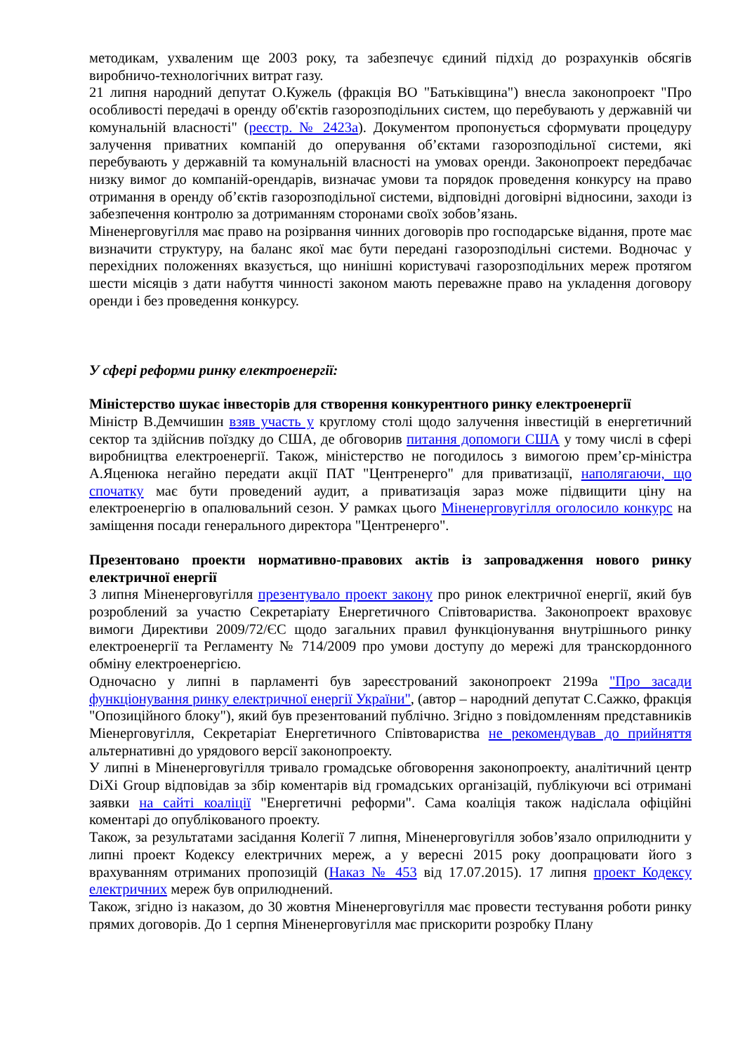методикам, ухваленим ще 2003 року, та забезпечує єдиний підхід до розрахунків обсягів виробничо-технологічних витрат газу.
21 липня народний депутат О.Кужель (фракція ВО "Батьківщина") внесла законопроект "Про особливості передачі в оренду об'єктів газорозподільних систем, що перебувають у державній чи комунальній власності" (реєстр. № 2423а). Документом пропонується сформувати процедуру залучення приватних компаній до оперування об’єктами газорозподільної системи, які перебувають у державній та комунальній власності на умовах оренди. Законопроект передбачає низку вимог до компаній-орендарів, визначає умови та порядок проведення конкурсу на право отримання в оренду об’єктів газорозподільної системи, відповідні договірні відносини, заходи із забезпечення контролю за дотриманням сторонами своїх зобов’язань.
Міненерговугілля має право на розірвання чинних договорів про господарське відання, проте має визначити структуру, на баланс якої має бути передані газорозподільні системи. Водночас у перехідних положеннях вказується, що нинішні користувачі газорозподільних мереж протягом шести місяців з дати набуття чинності законом мають переважне право на укладення договору оренди і без проведення конкурсу.
У сфері реформи ринку електроенергії:
Міністерство шукає інвесторів для створення конкурентного ринку електроенергії
Міністр В.Демчишин взяв участь у круглому столі щодо залучення інвестицій в енергетичний сектор та здійснив поїздку до США, де обговорив питання допомоги США у тому числі в сфері виробництва електроенергії. Також, міністерство не погодилось з вимогою прем’єр-міністра А.Яценюка негайно передати акції ПАТ "Центренерго" для приватизації, наполягаючи, що спочатку має бути проведений аудит, а приватизація зараз може підвищити ціну на електроенергію в опалювальний сезон. У рамках цього Міненерговугілля оголосило конкурс на заміщення посади генерального директора "Центренерго".
Презентовано проекти нормативно-правових актів із запровадження нового ринку електричної енергії
3 липня Міненерговугілля презентувало проект закону про ринок електричної енергії, який був розроблений за участю Секретаріату Енергетичного Співтовариства. Законопроект враховує вимоги Директиви 2009/72/ЄС щодо загальних правил функціонування внутрішнього ринку електроенергії та Регламенту № 714/2009 про умови доступу до мережі для транскордонного обміну електроенергією.
Одночасно у липні в парламенті був зареєстрований законопроект 2199а "Про засади функціонування ринку електричної енергії України", (автор – народний депутат С.Сажко, фракція "Опозиційного блоку"), який був презентований публічно. Згідно з повідомленням представників Міенерговугілля, Секретаріат Енергетичного Співтовариства не рекомендував до прийняття альтернативні до урядового версії законопроекту.
У липні в Міненерговугілля тривало громадське обговорення законопроекту, аналітичний центр DiXi Group відповідав за збір коментарів від громадських організацій, публікуючи всі отримані заявки на сайті коаліції "Енергетичні реформи". Сама коаліція також надіслала офіційні коментарі до опублікованого проекту.
Також, за результатами засідання Колегії 7 липня, Міненерговугілля зобов’язало оприлюднити у липні проект Кодексу електричних мереж, а у вересні 2015 року доопрацювати його з врахуванням отриманих пропозицій (Наказ № 453 від 17.07.2015). 17 липня проект Кодексу електричних мереж був оприлюднений.
Також, згідно із наказом, до 30 жовтня Міненерговугілля має провести тестування роботи ринку прямих договорів. До 1 серпня Міненерговугілля має прискорити розробку Плану